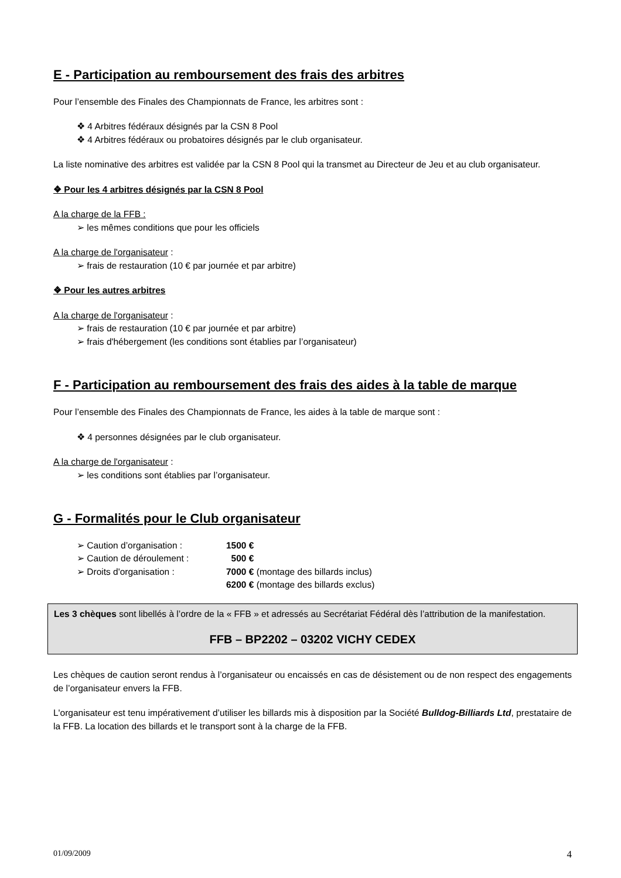E - Participation au remboursement des frais des arbitres
Pour l’ensemble des Finales des Championnats de France, les arbitres sont :
4 Arbitres fédéraux désignés par la CSN 8 Pool
4 Arbitres fédéraux ou probatoires désignés par le club organisateur.
La liste nominative des arbitres est validée par la CSN 8 Pool qui la transmet au Directeur de Jeu et au club organisateur.
❖ Pour les 4 arbitres désignés par la CSN 8 Pool
A la charge de la FFB :
les mêmes conditions que pour les officiels
A la charge de l'organisateur :
frais de restauration (10 € par journée et par arbitre)
❖ Pour les autres arbitres
A la charge de l'organisateur :
frais de restauration (10 € par journée et par arbitre)
frais d'hébergement (les conditions sont établies par l’organisateur)
F - Participation au remboursement des frais des aides à la table de marque
Pour l’ensemble des Finales des Championnats de France, les aides à la table de marque sont :
4 personnes désignées par le club organisateur.
A la charge de l'organisateur :
les conditions sont établies par l’organisateur.
G - Formalités pour le Club organisateur
| ➢ Caution d’organisation : | 1500 € |
| ➢ Caution de déroulement : | 500 € |
| ➢ Droits d'organisation : | 7000 € (montage des billards inclus) |
| | 6200 € (montage des billards exclus) |
Les 3 chèques sont libellés à l’ordre de la « FFB » et adressés au Secrétariat Fédéral dès l’attribution de la manifestation.
FFB – BP2202 – 03202 VICHY CEDEX
Les chèques de caution seront rendus à l’organisateur ou encaissés en cas de désistement ou de non respect des engagements de l’organisateur envers la FFB.
L'organisateur est tenu impérativement d’utiliser les billards mis à disposition par la Société Bulldog-Billiards Ltd, prestataire de la FFB. La location des billards et le transport sont à la charge de la FFB.
01/09/2009 4